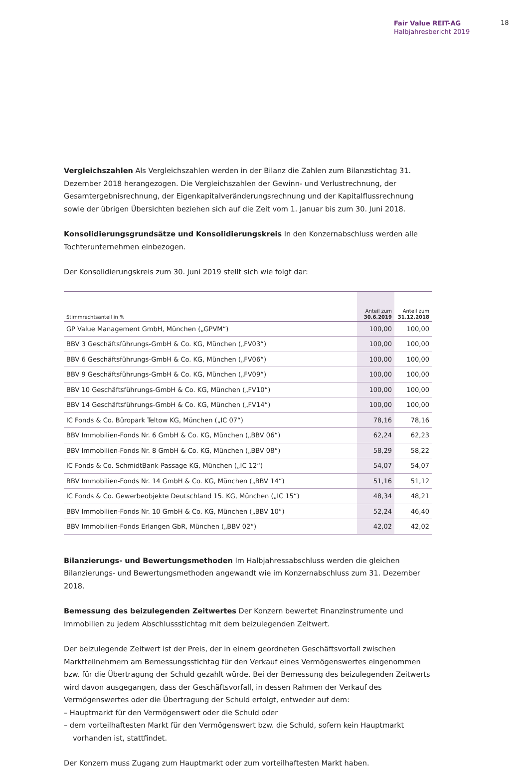Fair Value REIT-AG
Halbjahresbericht 2019
18
Vergleichszahlen Als Vergleichszahlen werden in der Bilanz die Zahlen zum Bilanzstichtag 31. Dezember 2018 herangezogen. Die Vergleichszahlen der Gewinn- und Verlustrechnung, der Gesamtergebnisrechnung, der Eigenkapitalveränderungsrechnung und der Kapitalflussrechnung sowie der übrigen Übersichten beziehen sich auf die Zeit vom 1. Januar bis zum 30. Juni 2018.
Konsolidierungsgrundsätze und Konsolidierungskreis In den Konzernabschluss werden alle Tochterunternehmen einbezogen.
Der Konsolidierungskreis zum 30. Juni 2019 stellt sich wie folgt dar:
| Stimmrechtsanteil in % | Anteil zum 30.6.2019 | Anteil zum 31.12.2018 |
| --- | --- | --- |
| GP Value Management GmbH, München („GPVM“) | 100,00 | 100,00 |
| BBV 3 Geschäftsführungs-GmbH & Co. KG, München („FV03“) | 100,00 | 100,00 |
| BBV 6 Geschäftsführungs-GmbH & Co. KG, München („FV06“) | 100,00 | 100,00 |
| BBV 9 Geschäftsführungs-GmbH & Co. KG, München („FV09“) | 100,00 | 100,00 |
| BBV 10 Geschäftsführungs-GmbH & Co. KG, München („FV10“) | 100,00 | 100,00 |
| BBV 14 Geschäftsführungs-GmbH & Co. KG, München („FV14“) | 100,00 | 100,00 |
| IC Fonds & Co. Büropark Teltow KG, München („IC 07“) | 78,16 | 78,16 |
| BBV Immobilien-Fonds Nr. 6 GmbH & Co. KG, München („BBV 06“) | 62,24 | 62,23 |
| BBV Immobilien-Fonds Nr. 8 GmbH & Co. KG, München („BBV 08“) | 58,29 | 58,22 |
| IC Fonds & Co. SchmidtBank-Passage KG, München („IC 12“) | 54,07 | 54,07 |
| BBV Immobilien-Fonds Nr. 14 GmbH & Co. KG, München („BBV 14“) | 51,16 | 51,12 |
| IC Fonds & Co. Gewerbeobjekte Deutschland 15. KG, München („IC 15“) | 48,34 | 48,21 |
| BBV Immobilien-Fonds Nr. 10 GmbH & Co. KG, München („BBV 10“) | 52,24 | 46,40 |
| BBV Immobilien-Fonds Erlangen GbR, München („BBV 02“) | 42,02 | 42,02 |
Bilanzierungs- und Bewertungsmethoden Im Halbjahressabschluss werden die gleichen Bilanzierungs- und Bewertungsmethoden angewandt wie im Konzernabschluss zum 31. Dezember 2018.
Bemessung des beizulegenden Zeitwertes Der Konzern bewertet Finanzinstrumente und Immobilien zu jedem Abschlussstichtag mit dem beizulegenden Zeitwert.
Der beizulegende Zeitwert ist der Preis, der in einem geordneten Geschäftsvorfall zwischen Marktteilnehmern am Bemessungsstichtag für den Verkauf eines Vermögenswertes eingenommen bzw. für die Übertragung der Schuld gezahlt würde. Bei der Bemessung des beizulegenden Zeitwerts wird davon ausgegangen, dass der Geschäftsvorfall, in dessen Rahmen der Verkauf des Vermögenswertes oder die Übertragung der Schuld erfolgt, entweder auf dem:
– Hauptmarkt für den Vermögenswert oder die Schuld oder
– dem vorteilhaftesten Markt für den Vermögenswert bzw. die Schuld, sofern kein Hauptmarkt vorhanden ist, stattfindet.
Der Konzern muss Zugang zum Hauptmarkt oder zum vorteilhaftesten Markt haben.